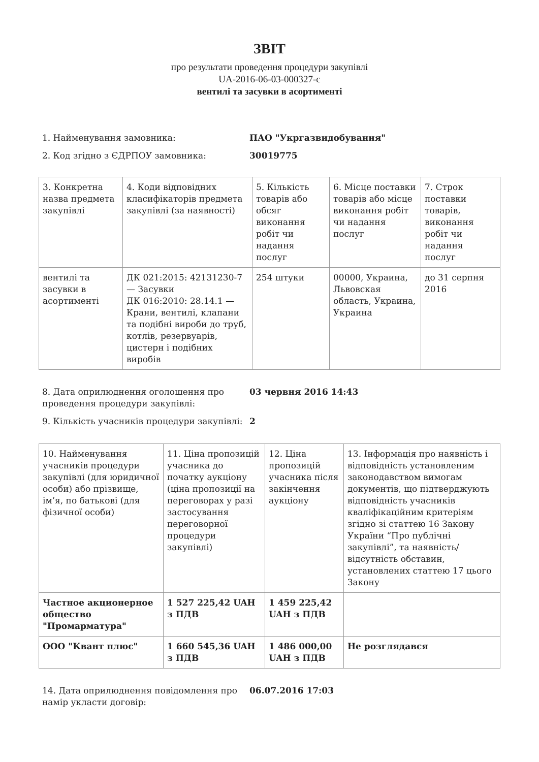ЗВІТ
про результати проведення процедури закупівлі
UA-2016-06-03-000327-c
вентилі та засувки в асортименті
1. Найменування замовника: ПАО "Укргазвидобування"
2. Код згідно з ЄДРПОУ замовника: 30019775
| 3. Конкретна назва предмета закупівлі | 4. Коди відповідних класифікаторів предмета закупівлі (за наявності) | 5. Кількість товарів або обсяг виконання робіт чи надання послуг | 6. Місце поставки товарів або місце виконання робіт чи надання послуг | 7. Строк поставки товарів, виконання робіт чи надання послуг |
| вентилі та засувки в асортименті | ДК 021:2015: 42131230-7 — Засувки ДК 016:2010: 28.14.1 — Крани, вентилі, клапани та подібні вироби до труб, котлів, резервуарів, цистерн і подібних виробів | 254 штуки | 00000, Украина, Львовская область, Украина, Украина | до 31 серпня 2016 |
8. Дата оприлюднення оголошення про проведення процедури закупівлі:
03 червня 2016 14:43
9. Кількість учасників процедури закупівлі:
2
| 10. Найменування учасників процедури закупівлі (для юридичної особи) або прізвище, ім’я, по батькові (для фізичної особи) | 11. Ціна пропозицій учасника до початку аукціону (ціна пропозиції на переговорах у разі застосування переговорної процедури закупівлі) | 12. Ціна пропозицій учасника після закінчення аукціону | 13. Інформація про наявність і відповідність установленим законодавством вимогам документів, що підтверджують відповідність учасників кваліфікаційним критеріям згідно зі статтею 16 Закону України “Про публічні закупівлі”, та наявність/відсутність обставин, установлених статтею 17 цього Закону |
| Частное акционерное общество "Промарматура" | 1 527 225,42 UAH з ПДВ | 1 459 225,42 UAH з ПДВ | |
| ООО "Квант плюс" | 1 660 545,36 UAH з ПДВ | 1 486 000,00 UAH з ПДВ | Не розглядався |
14. Дата оприлюднення повідомлення про намір укласти договір:
06.07.2016 17:03